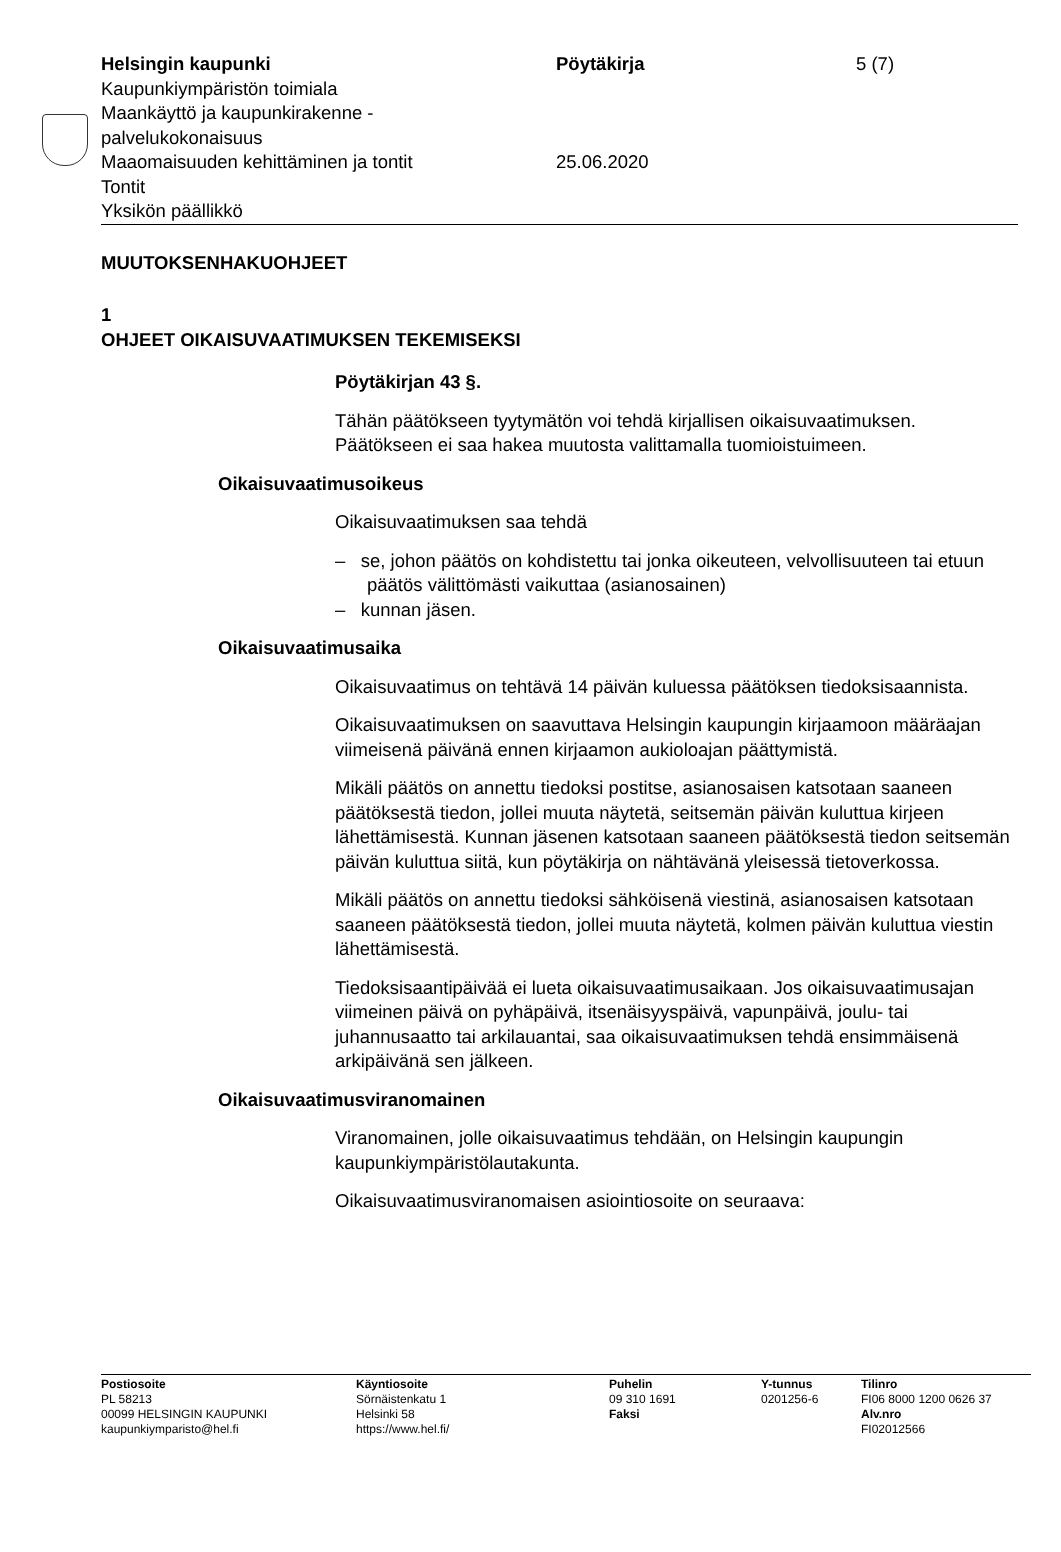Helsingin kaupunki
Kaupunkiympäristön toimiala
Maankäyttö ja kaupunkirakenne -
palvelukokonaisuus
Maaomaisuuden kehittäminen ja tontit
Tontit
Yksikön päällikkö
Pöytäkirja
25.06.2020
5 (7)
MUUTOKSENHAKUOHJEET
1
OHJEET OIKAISUVAATIMUKSEN TEKEMISEKSI
Pöytäkirjan 43 §.
Tähän päätökseen tyytymätön voi tehdä kirjallisen oikaisuvaatimuksen. Päätökseen ei saa hakea muutosta valittamalla tuomioistuimeen.
Oikaisuvaatimusoikeus
Oikaisuvaatimuksen saa tehdä
– se, johon päätös on kohdistettu tai jonka oikeuteen, velvollisuuteen tai etuun päätös välittömästi vaikuttaa (asianosainen)
– kunnan jäsen.
Oikaisuvaatimusaika
Oikaisuvaatimus on tehtävä 14 päivän kuluessa päätöksen tiedoksi­saannista.
Oikaisuvaatimuksen on saavuttava Helsingin kaupungin kirjaamoon määräajan viimeisenä päivänä ennen kirjaamon aukioloajan päättymis­tä.
Mikäli päätös on annettu tiedoksi postitse, asianosaisen katsotaan saaneen päätöksestä tiedon, jollei muuta näytetä, seitsemän päivän kuluttua kirjeen lähettämisestä. Kunnan jäsenen katsotaan saaneen päätöksestä tiedon seitsemän päivän kuluttua siitä, kun pöytäkirja on nähtävänä yleisessä tietoverkossa.
Mikäli päätös on annettu tiedoksi sähköisenä viestinä, asianosaisen katsotaan saaneen päätöksestä tiedon, jollei muuta näytetä, kolmen päivän kuluttua viestin lähettämisestä.
Tiedoksisaantipäivää ei lueta oikaisuvaatimusaikaan. Jos oikaisuvaati­musajan viimeinen päivä on pyhäpäivä, itsenäisyyspäivä, vapunpäivä, joulu- tai juhannusaatto tai arkilauantai, saa oikaisuvaatimuksen tehdä ensimmäisenä arkipäivänä sen jälkeen.
Oikaisuvaatimusviranomainen
Viranomainen, jolle oikaisuvaatimus tehdään, on Helsingin kaupungin kaupunkiympäristölautakunta.
Oikaisuvaatimusviranomaisen asiointiosoite on seuraava:
Postiosoite
PL 58213
00099 HELSINGIN KAUPUNKI
kaupunkiymparisto@hel.fi
Käyntiosoite
Sörnäistenkatu 1
Helsinki 58
https://www.hel.fi/
Puhelin
09 310 1691
Faksi
Y-tunnus
0201256-6
Tilinro
FI06 8000 1200 0626 37
Alv.nro
FI02012566